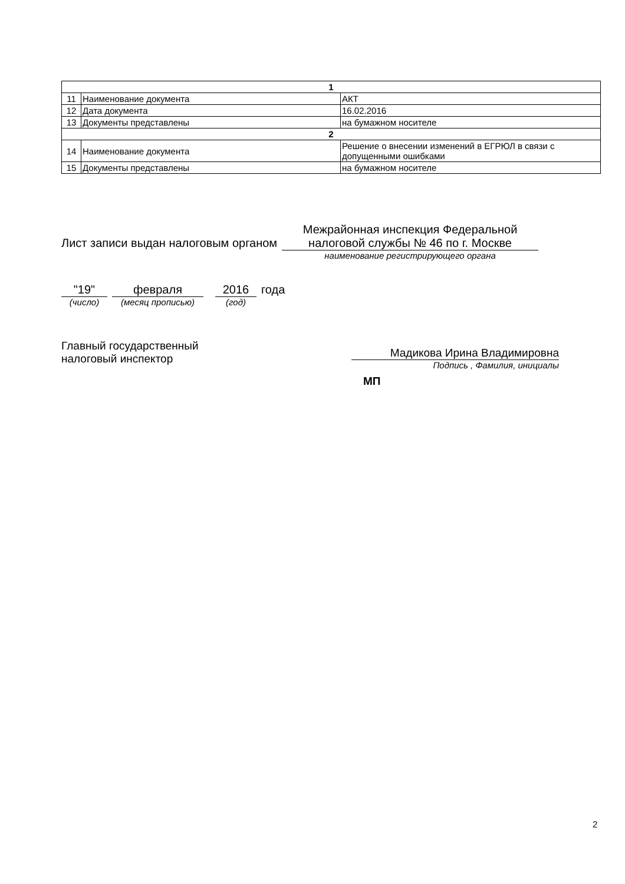| 1 | | |
| --- | --- | --- |
| 11 | Наименование документа | АКТ |
| 12 | Дата документа | 16.02.2016 |
| 13 | Документы представлены | на бумажном носителе |
| 2 | | |
| 14 | Наименование документа | Решение о внесении изменений в ЕГРЮЛ в связи с допущенными ошибками |
| 15 | Документы представлены | на бумажном носителе |
Лист записи выдан налоговым органом
Межрайонная инспекция Федеральной налоговой службы № 46 по г. Москве
наименование регистрирующего органа
"19"
(число)
февраля
(месяц прописью)
2016
(год)
года
Главный государственный
налоговый инспектор
Мадикова Ирина Владимировна
Подпись , Фамилия, инициалы
МП
2